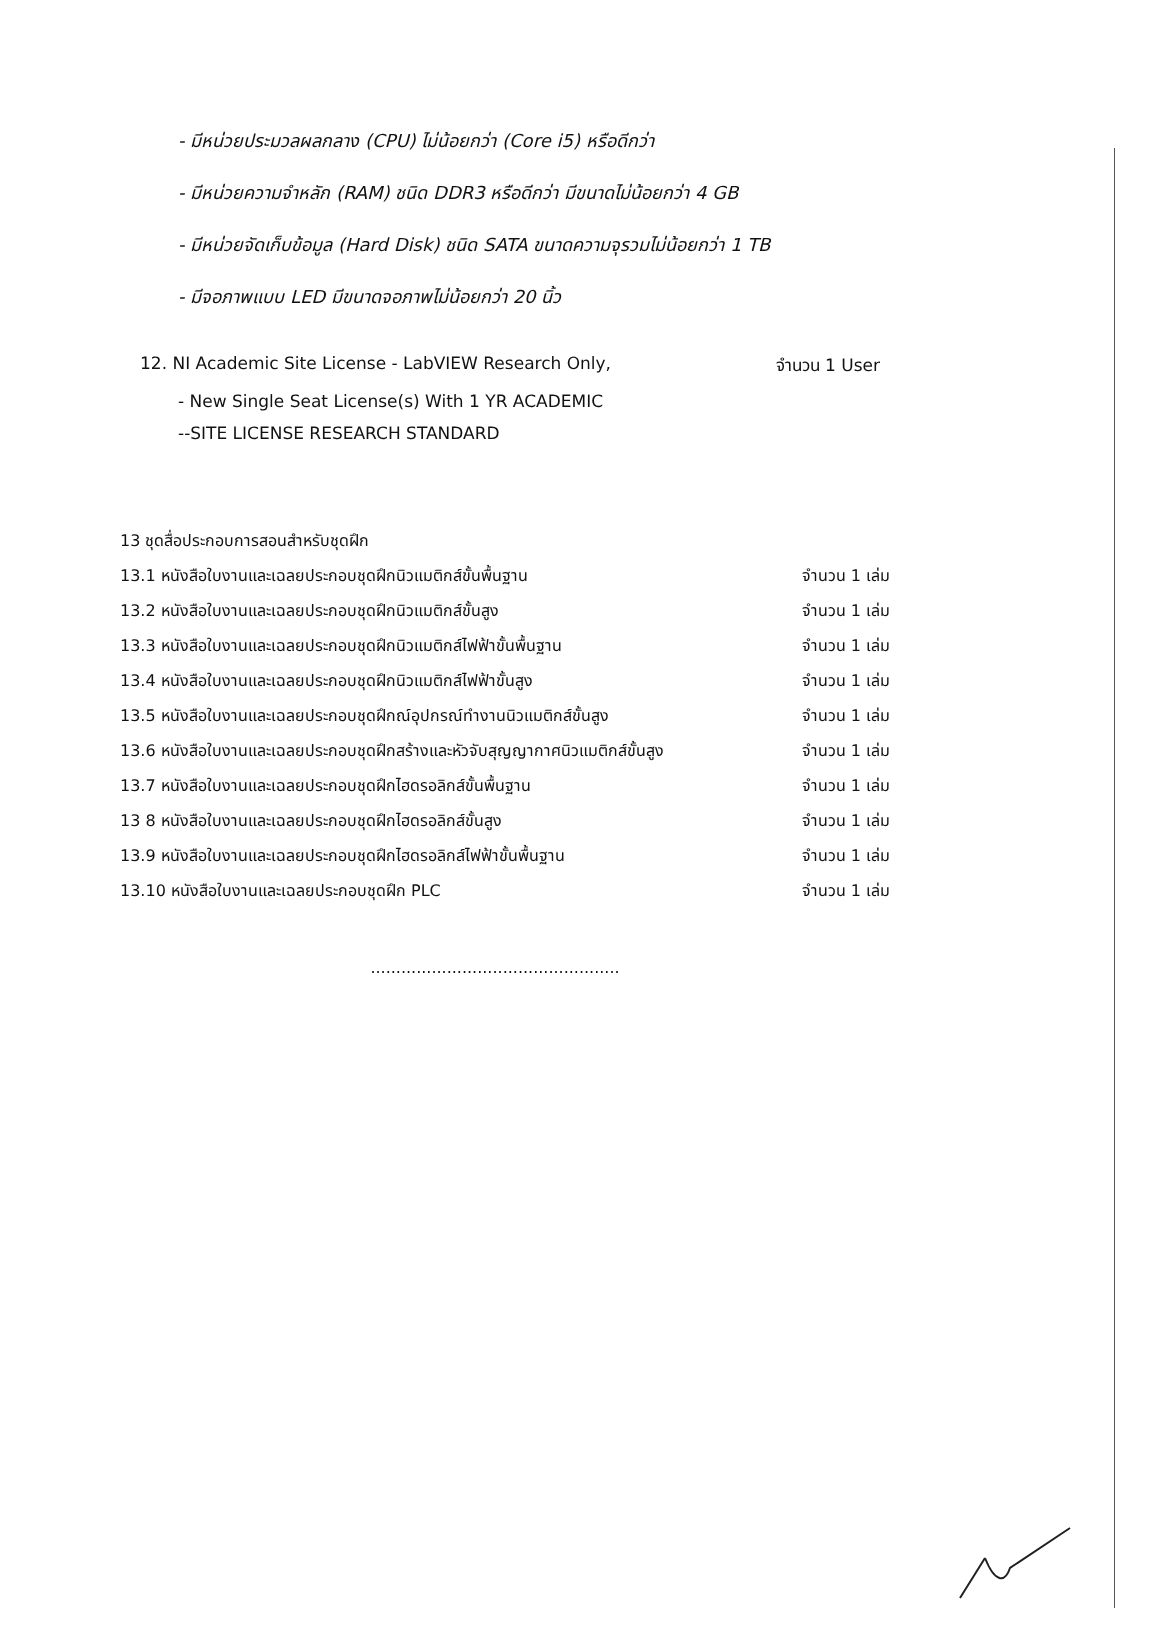- มีหน่วยประมวลผลกลาง (CPU) ไม่น้อยกว่า (Core i5) หรือดีกว่า
- มีหน่วยความจำหลัก (RAM) ชนิด DDR3 หรือดีกว่า มีขนาดไม่น้อยกว่า 4 GB
- มีหน่วยจัดเก็บข้อมูล (Hard Disk) ชนิด SATA ขนาดความจุรวมไม่น้อยกว่า 1 TB
- มีจอภาพแบบ LED มีขนาดจอภาพไม่น้อยกว่า 20 นิ้ว
12. NI Academic Site License - LabVIEW Research Only, จำนวน 1 User
- New Single Seat License(s) With 1 YR ACADEMIC
--SITE LICENSE RESEARCH STANDARD
13 ชุดสื่อประกอบการสอนสำหรับชุดฝึก
13.1 หนังสือใบงานและเฉลยประกอบชุดฝึกนิวแมติกส์ขั้นพื้นฐาน จำนวน 1 เล่ม
13.2 หนังสือใบงานและเฉลยประกอบชุดฝึกนิวแมติกส์ขั้นสูง จำนวน 1 เล่ม
13.3 หนังสือใบงานและเฉลยประกอบชุดฝึกนิวแมติกส์ไฟฟ้าขั้นพื้นฐาน จำนวน 1 เล่ม
13.4 หนังสือใบงานและเฉลยประกอบชุดฝึกนิวแมติกส์ไฟฟ้าขั้นสูง จำนวน 1 เล่ม
13.5 หนังสือใบงานและเฉลยประกอบชุดฝึกณ์อุปกรณ์ทำงานนิวแมติกส์ขั้นสูง จำนวน 1 เล่ม
13.6 หนังสือใบงานและเฉลยประกอบชุดฝึกสร้างและหัวจับสุญญากาศนิวแมติกส์ขั้นสูง จำนวน 1 เล่ม
13.7 หนังสือใบงานและเฉลยประกอบชุดฝึกไฮดรอลิกส์ขั้นพื้นฐาน จำนวน 1 เล่ม
13 8 หนังสือใบงานและเฉลยประกอบชุดฝึกไฮดรอลิกส์ขั้นสูง จำนวน 1 เล่ม
13.9 หนังสือใบงานและเฉลยประกอบชุดฝึกไฮดรอลิกส์ไฟฟ้าขั้นพื้นฐาน จำนวน 1 เล่ม
13.10 หนังสือใบงานและเฉลยประกอบชุดฝึก PLC จำนวน 1 เล่ม
.................................................